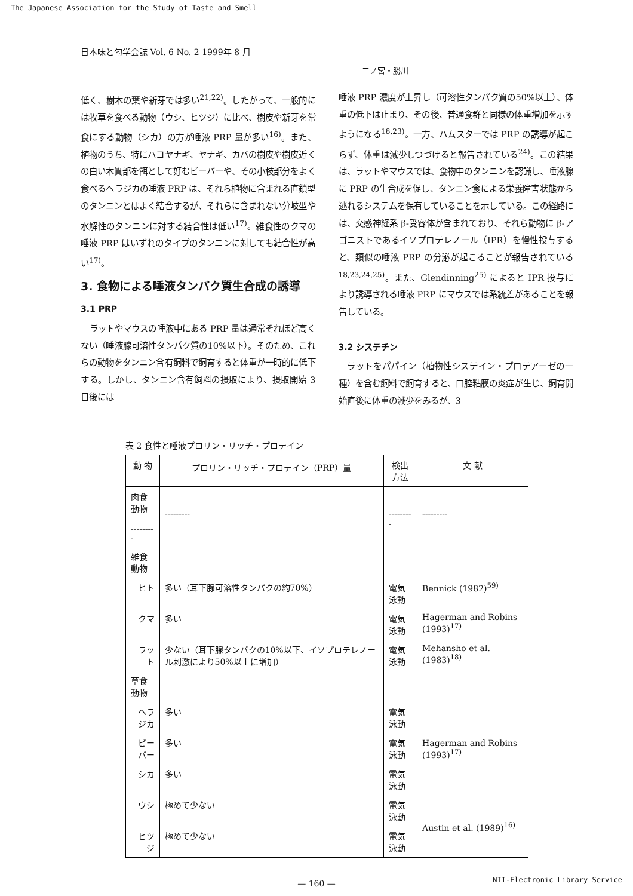The Japanese Association for the Study of Taste and Smell
日本味と匂学会誌 Vol. 6 No. 2 1999年 8 月
二ノ宮・勝川
低く、樹木の葉や新芽では多い<sup>21,22)</sup>。したがって、一般的には牧草を食べる動物（ウシ、ヒツジ）に比べ、樹皮や新芽を常食にする動物（シカ）の方が唾液 PRP 量が多い<sup>16)</sup>。また、植物のうち、特にハコヤナギ、ヤナギ、カバの樹皮や樹皮近くの白い木質部を餌として好むビーバーや、その小枝部分をよく食べるヘラジカの唾液 PRP は、それら植物に含まれる直鎖型のタンニンとはよく結合するが、それらに含まれない分岐型や水解性のタンニンに対する結合性は低い<sup>17)</sup>。雑食性のクマの唾液 PRP はいずれのタイプのタンニンに対しても結合性が高い<sup>17)</sup>。
3. 食物による唾液タンパク質生合成の誘導
3.1 PRP
ラットやマウスの唾液中にある PRP 量は通常それほど高くない（唾液腺可溶性タンパク質の10%以下）。そのため、これらの動物をタンニン含有飼料で飼育すると体重が一時的に低下する。しかし、タンニン含有飼料の摂取により、摂取開始 3 日後には
唾液 PRP 濃度が上昇し（可溶性タンパク質の50%以上）、体重の低下は止まり、その後、普通食群と同様の体重増加を示すようになる<sup>18,23)</sup>。一方、ハムスターでは PRP の誘導が起こらず、体重は減少しつづけると報告されている<sup>24)</sup>。この結果は、ラットやマウスでは、食物中のタンニンを認識し、唾液腺に PRP の生合成を促し、タンニン食による栄養障害状態から逃れるシステムを保有していることを示している。この経路には、交感神経系 β-受容体が含まれており、それら動物に β-アゴニストであるイソプロテレノール（IPR）を慢性投与すると、類似の唾液 PRP の分泌が起こることが報告されている<sup>18,23,24,25)</sup>。また、Glendinning<sup>25)</sup> によると IPR 投与により誘導される唾液 PRP にマウスでは系統差があることを報告している。
3.2 システチン
ラットをパパイン（植物性システイン・プロテアーゼの一種）を含む飼料で飼育すると、口腔粘膜の炎症が生じ、飼育開始直後に体重の減少をみるが、3
表 2 食性と唾液プロリン・リッチ・プロテイン
| 動 物 | プロリン・リッチ・プロテイン（PRP）量 | 検出方法 | 文 献 |
| --- | --- | --- | --- |
| 肉食動物 --------- | --------- | --------- | --------- |
| 雑食動物 | | | |
| ヒト | 多い（耳下腺可溶性タンパクの約70%） | 電気泳動 | Bennick (1982)<sup>59)</sup> |
| クマ | 多い | 電気泳動 | Hagerman and Robins (1993)<sup>17)</sup> |
| ラット | 少ない（耳下腺タンパクの10%以下、イソプロテレノール刺激により50%以上に増加） | 電気泳動 | Mehansho et al. (1983)<sup>18)</sup> |
| 草食動物 | | | |
| ヘラジカ | 多い | 電気泳動 | Hagerman and Robins (1993)<sup>17)</sup> |
| ビーバー | 多い | 電気泳動 | |
| シカ | 多い | 電気泳動 | |
| ウシ | 極めて少ない | 電気泳動 | Austin et al. (1989)<sup>16)</sup> |
| ヒツジ | 極めて少ない | 電気泳動 | |
— 160 —
NII-Electronic Library Service